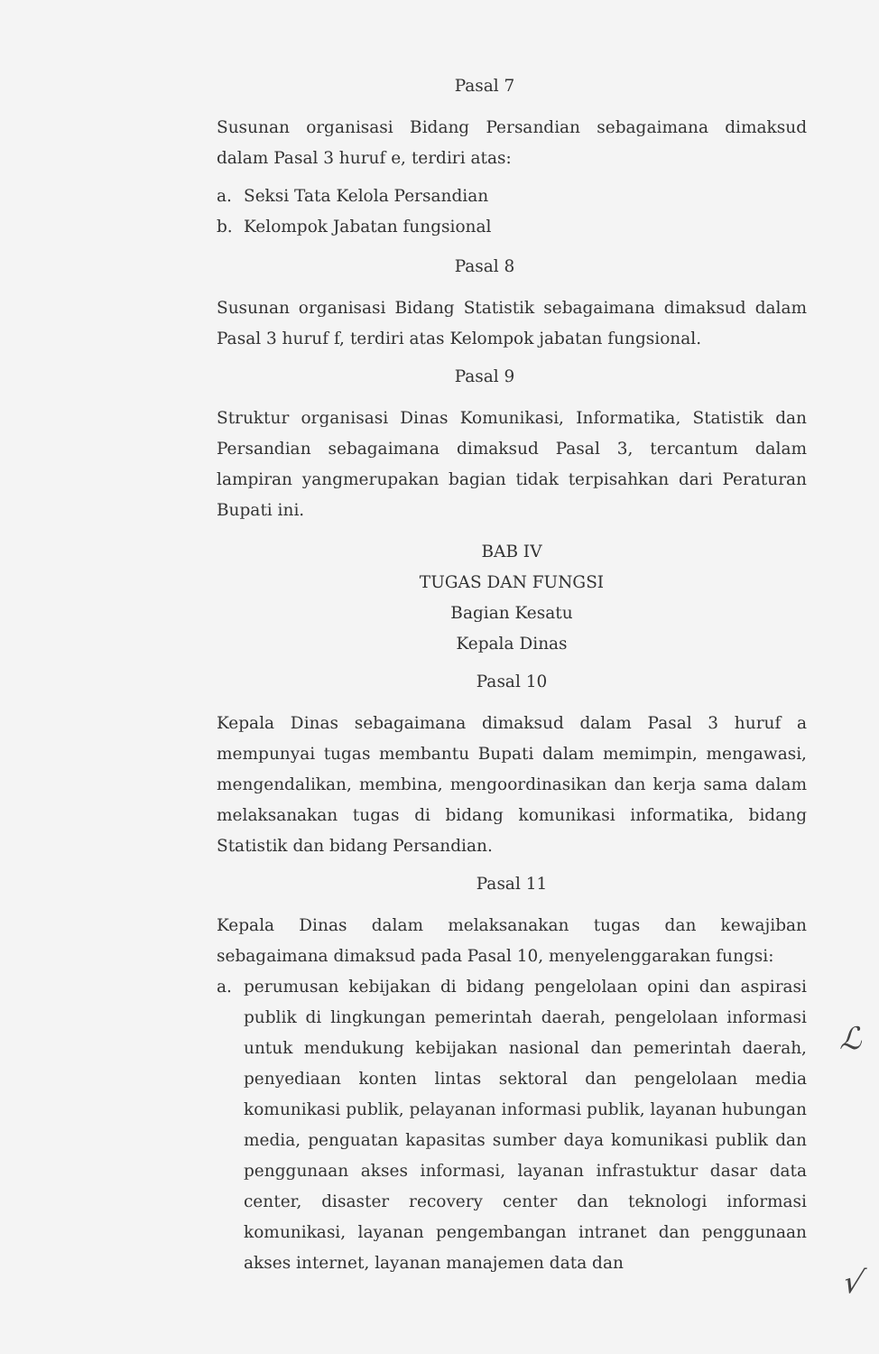Pasal 7
Susunan organisasi Bidang Persandian sebagaimana dimaksud dalam Pasal 3 huruf e, terdiri atas:
a. Seksi Tata Kelola Persandian
b. Kelompok Jabatan fungsional
Pasal 8
Susunan organisasi Bidang Statistik sebagaimana dimaksud dalam Pasal 3 huruf f, terdiri atas Kelompok jabatan fungsional.
Pasal 9
Struktur organisasi Dinas Komunikasi, Informatika, Statistik dan Persandian sebagaimana dimaksud Pasal 3, tercantum dalam lampiran yangmerupakan bagian tidak terpisahkan dari Peraturan Bupati ini.
BAB IV
TUGAS DAN FUNGSI
Bagian Kesatu
Kepala Dinas
Pasal 10
Kepala Dinas sebagaimana dimaksud dalam Pasal 3 huruf a mempunyai tugas membantu Bupati dalam memimpin, mengawasi, mengendalikan, membina, mengoordinasikan dan kerja sama dalam melaksanakan tugas di bidang komunikasi informatika, bidang Statistik dan bidang Persandian.
Pasal 11
Kepala Dinas dalam melaksanakan tugas dan kewajiban sebagaimana dimaksud pada Pasal 10, menyelenggarakan fungsi:
a. perumusan kebijakan di bidang pengelolaan opini dan aspirasi publik di lingkungan pemerintah daerah, pengelolaan informasi untuk mendukung kebijakan nasional dan pemerintah daerah, penyediaan konten lintas sektoral dan pengelolaan media komunikasi publik, pelayanan informasi publik, layanan hubungan media, penguatan kapasitas sumber daya komunikasi publik dan penggunaan akses informasi, layanan infrastuktur dasar data center, disaster recovery center dan teknologi informasi komunikasi, layanan pengembangan intranet dan penggunaan akses internet, layanan manajemen data dan
ℒ
√